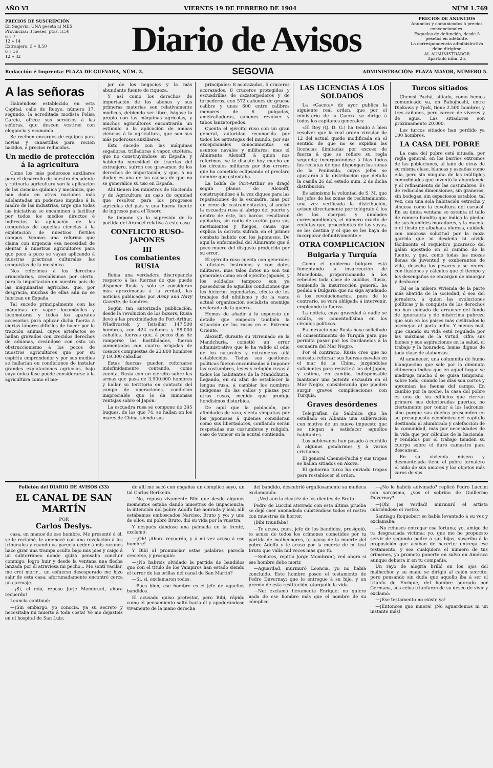AÑO VI VIERNES 19 DE FEBRERO DE 1904 NÚM 1.769
PRECIOS DE SUSCRIPCIÓN
En Segovia: UNA peseta al MES
Provincias: 3 meses, ptas. 3,50
6 » 7
12 » 14
Extranjero: 3 » 8,50
6 » 16
12 » 32
Diario de Avisos
PRECIOS DE ANUNCIOS
Anuncios y comunicados á precios convencionales.
Esquelas de defunción, desde 5 pesetas en adelante.
La correspondencia administrativa debe dirigirse
AL ADMINISTRADOR
Apartado núm. 25.
Redacción é Imprenta: PLAZA DE GUEVARA, NÚM. 2. SEGOVIA ADMINISTRACIÓN: PLAZA MAYOR, NÚMERO 5.
A las señoras
Habiéndose establecido en esta Capital, calle de Reoyo, número 17, segundo, la acreditada modista Felisa García, ofrece sus servicios á las señoras, que deseen vestirse con elegancia y economía.
Se reciben encargos de equipos para novias y canastillas para recién nacidos, á precios reducidos.
Un medio de protección á la agricultura
Como los más poderosos auxiliares para el desarrollo de nuestra decadente y rutinaria agricultura son la aplicación de las ciencias química y mecánica, que han dado en otras naciones más adelantadas un poderoso impulso á la madre de las industrias, urge que todas las iniciativas se encaminen á facilitar por todos los medios directos é indirectos la aplicación de las conquistas de aquellas ciencias á la explotación de nuestros fértiles campos. Veamos una reforma que clama con urgencia esa necesidad de alentar á nuestros agricultores para que poco á poco se vayan aplicando á nuestras prácticas culturales las conquistas de la mecánica.
Nos referimos á los derechos arancelarios, crecidísimos por cierto, para la importación en nuestro país de las máquinarias agrícolas, que, por desgracia, muchas de ellas aún no se fabrican en España.
Tal sucede principalmente con las máquinas de vapor locomóviles y locomotoras y todos los aparatos accesorios para aplicar dicha fuerza á ciertas labores difíciles de hacer por la tracción animal, cuyos artefactos se hallan gravados con crecidos derechos de aduanas, creándose con esto un obstruccionismo á los pocos de nuestros agricultores que por su espíritu emprendedor y por sus medios se hallarían en condiciones de instalar grandes explotaciones agrícolas, bajo cuya única fase puede considerarse á la agricultura como el me-
jor de los negocios y la más abundante fuente de riqueza.
Y así como los derechos de importación de los abonos y sus primeras materias son relativamente módicos, debiendo ser libre, hágase lo propio con las máquinas agrícolas, y muchos agricultores encontrarán un estímulo á la aplicación de ambas ciencias á la agricultura, que son sus más poderosos auxiliares.
Esto sucede con las máquinas segadoras, trilladoras á vapor, etcétera, que no construyéndose en España, y habiendo necesidad de traerlas del extranjero, sufren ese gravamen de los derechos de importación, y que, á no dudar, es una de las causas de que no se generalice su uso en España.
Ahí tienen los ministros de Hacienda y de Agricultura un caso de equidad que resolver para los progresos agrícolas del país y una buena fuente de ingresos para el Tesoro.
Se impone ya la supresión de la partida del Arancel relativa á este caso.
CONFLICTO RUSO-JAPONES
III
Los combatientes
RUSIA
Reina una verdadera discrepancia respecto á las fuerzas de que puede disponer Rusia y sólo se consideran más aproximadas á la verdad, las noticias publicadas por Army and Navy Gazette, de Londres.
Según tan autorizada publicación, desde la revolución de los boxers, Rusia llevó á las proximidades de Port-Arthur, Wladivostok y Tsitsihar 147.500 hombres, con 424 cañones y 58.000 caballos, fuerzas que, á pocos días de romperse las hostilidades, fueron aumentadas con cuatro brigadas de cosacos compuestas de 23.800 hombres y 19.300 caballos.
Estas fuerzas pueden reforzarse indefinidamente contando, como cuenta, Rusia con un ejército sobre las armas que pasa de 3.900.000 hombres y hallar su territorio en contacto del campo de operaciones, condición inapreciable que le da inmensas ventajas sobre el Japón.
La escuadra rusa se compone de 395 buques, de los que 74, se hallan en los mares de China, siendo sus
principales: 8 acorazados, 5 cruceros acorazados, 8 cruceros protegidos y escuadrillas de cazatorpederos y de torpederos, con 572 cañones de grueso calibre y unos 600 entre calibres menores de 6 pulgadas, ametralladoras, cañones revólver y tubos lanzatorpedos.
Cuenta el ejército ruso con un gran general, autoridad reconocida por todos los estrategas del mundo, por sus excepcionales conocimientos en asuntos navales y militares; mas el Almirante Alexeiff, á quien nos referimos, se le discute hoy mucho en los círculos militares por dos errores que ha cometido eclipsando el preclaro nombre que ostentaba.
La bahía de Port-Arthur se dragó según planos de Alexeiff, construyéndose á la vez diques para las reparaciones de la escuadra, mas por un error de castramentación, al anclar la escuadra rusa al abrigo del puerto y dentro de éste, los barcos resultaron apiñados, sin radio de acción para sus movimientos y fuegos, causa que explica la derrota sufrida en el primer combate habido con los japoneses. De aquí la enfermedad del Almirante que á poco muere del disgusto producido por su error.
El ejército ruso cuenta con generales y oficiales instruídos y con dotes militares, mas tales dotes no son tan generales como en el ejército japonés, y los soldados tampoco son ya poseedores de aquellas condiciones que les hicieron legendarios, efecto de los trabajos del nihilismo y de la vasta actual organización socialista enemiga declarada de la guerra.
Hemos de añadir á lo expuesto un detalle que empeora también la situación de los rusos en el Extremo Oriente.
Alexeiff, durante su virreinado en la Mandchuria, cometió un error administrativo que le ha valido el odio de los naturales y extranjeros allá establecidos. Todas sus gestiones políticas fueron encaminadas á imponer las costumbres, leyes y religión rusas á todos los habitantes de la Mandchuria, llegando, en su afán de establecer la lengua rusa, á cambiar los nombres indígenas de las calles y plazas por otros rusos, medida que produjo hondísimos disturbios.
De aquí que la población, por afinidades de raza, sienta simpatías por los japoneses á quienes consideran como sus libertadores, confiando serán respetadas sus costumbres y religión, caso de vencer en la acutal contienda.
LAS LICENCIAS Á LOS SOLDADOS
La «Gaceta» de ayer publica la siguiente real orden, que por el ministerio de la Guerra se dirige á todos los capitanes generales:
«El Rey (Q. D. G.) ha tenido á bien resolver que la real orden circular de 12 del actual quede modificada en el sentido de que no se expidan las licencias ilimitadas por exceso de fuerza á que se refiere su regla segunda; incorporándose á filas todos los reclutas de que dispongan las zonas de la Península, cuyos jefes se ajustarán á la distribución que detalla la casilla 26 del estado núm. 2 de dicha distribución.
Es asimismo la voluntad de S. M. que los jefes de las zonas de reclutamiento, una vez verificada la distribución, avisen directamente por telégrafo á los de los cuerpos y unidades correspondientes, el número exacto de reclutas que, procedentes de las suyas, se les destina y el que se les haya de incorporar definitivamente.»
OTRA COMPLICACION
Bulgaria y Turquía
Como el gobierno búlgaro está fomentando la insurrección de Macedonia, proporcionando á los rebeldes toda clase de auxilios, Rusia, temiendo la insurrección general, ha pedido á Bulgaria que no siga ayudando á los revolucionarios, pues de lo contrario, se verá obligada á intervenir, empleando la fuerza.
La noticia, cuya gravedad á nadie se oculta, es comentadísima en los círculos políticos.
Es inexacto que Rusia haya solicitado el consentimiento de Turquía para que permita pasar por los Dardanelos á la escuadra del Mar Negro.
Por el contrario, Rusia cree que no necesita reforzar sus fuerzas navales en el mar de la China, juzgándolas suficientes para resistir á las del Japón, y estima, en cambio, indispensable mantener una potente escuadra en el Mar Negro, considerando que pueden surgir graves complicaciones con Turquía.
Graves desórdenes
Telegrafían de Salónica que ha estallado en Albania una sublevación con motivo de un nuevo impuesto que se niegan á satisfacer aquellos habitantes.
Los sublevados han pasado á cuchillo á algunos gendarmes y á varios cristianos.
El general Chemsi-Pachá y sus tropas se hallan sitiados en Akova.
El gobierno turco ha enviado tropas para restablecer el orden.
Turcos sitiados
Chemsi Pachá, sitiado, como hemos comunicado ya, en Babojhoshi, entre Diakowa y Tpek, tiene 2.500 hombres y tres cañones, pero carece de víveres y de agua. Las sitiadores son próximamente 20.000.
Los turcos sitiados han perdido ya 100 hombres.
LA CASA DEL POBRE
La casa del pobre está situada, por regla general, en los barrios extremos de las poblaciones, al lado de otras de su misma clase, blancas y aseadas como ella, pero sin ninguna de las múltiples comodidades que inventó la abundancia y el refinamiento de las costumbres. Es de reducidas dimensiones, sin graneros, sin bodegas, sin espaciosos establos, tal vez, con una sola habitación estrecha y sinuosa como la envoltura del caracol. En su única ventana se ostenta el tallo de romero bandito que indica la piedad de sus humildes moradores, y la maceta ó el tiesto de albahaca olorosa, cuidada con amorosa solicitud por la moza garrida que ni desdeña ni olvida fácilmente el requiebro picaresco del galán apostado en el camino de la fuente, y que, como todas las mozas llenas de juventud y exuberantes de vida, desecha los pesares y se recrea con ilusiones y cálculos que el tiempo y los desengaños se encargan de amargar y deshacer.
Tal es la mísera vivienda de la parte más abatida de la sociedad, ó sea del jornalero, á quien las evoluciones políticas y la conquista de los derechos no han cuidado de arrancar del fondo de ignorancia y de misérrima pobreza que aun en los países más civilizados lo asemejan al paria indio. Y menos mal, que cuando su vida está regulada por las máximas de la virtud, cifra sus bienes y sus aspiraciones en la salud, el trabajo y la honradez, lemas dignos de toda clase de alabanzas.
Al amanecer, una columnita de humo blanquecino que sale por la diminuta chimenea indica que en aquel hogar se madruga mucho ó se guisa temprano; sobre todo, cuando los días son cortos y apremian las faenas del campo. En cambio por la noche, la casa del pobre es uno de los edificios que cierran primero sus deterioradas puertas, no ciertamente por temor á los ladrones, sino porque sus dueños prescinden en su presupuesto económico del capítulo destinado al alumbrado y calefacción de la comunidad, más por necesidades de la vida que por cálculos de la hacienda, y rendidos por el trabajo tienden su cuerpo sobre el duro camastro para descansar.
En su vivienda mísera y desmantelada tiene el pobre jornalero el nido de sus amores y los objetos más caros de sus
Folletón del DIARIO DE AVISOS (33)
EL CANAL DE SAN MARTÍN
POR
Carlos Deslys.
casa, en manos de ese hombre. Me presenté á él, se le reclamé, le amenacé con una revelación á los tribunales y cuando ya parecía ceder á mis razones hace girar una trampa oculta bajo mis pies y caigo á un subterráneo donde quizá pensaba concluir conmigo: logro huir y desde la ventana una flecha lanzada por él atraviesa mi pecho... Me sentí vacilar, me creí morir... un esfuerzo desesperado me hizo salir de esta casa; afortunadamente encontré cerca un carruaje.
—¡Si, el mío, repuso Jorje Mombrunt, ahora recuerdo!
Leoncia continuó:
—¡Sin embargo, yo conocía, ya su secreto y necesitaba mi muerte á toda costa! Ve me dejasteis en el hospital de San Luis;
de allí me sacó con engaños un cómplice suyo, un tal Carlos Berikelin.
—No, repuso vivamente Bibí que desde algunos momentos estaba dando muestras de impaciencia; la intención del pobre Adolfo fué honrada y leal; allí estábamos emboscados Narciso, Bruto y yo; y uno de ellos, mi pobre Bruto, dió su vida por la vuestra.
Y después dándose una palmada en la frente, exclamó:
—¡Oh! ¡Ahora recuerdo, y á mi vez acuso á ese hombre!
Y Bibí al pronunciar estas palabras parecía crecerse, y prosiguió:
—¿No habreis olvidado la partida de bandidos que con el título de los Vampiros han estado siendo el terror de las orillas del canal de San Martín?
—Si, sí, exclamaron todos.
—Pues bien; ese hombre es el jefe de aquellos bandidos.
El acusado quiso protestar, pero Bibí, rápido como el pensamiento saltó hacia él y apoderándose vivamente de la mano derecha
del bandido, descubrió orgullosamente su muñeca exclamando:
—¡Ved aun la cicatriz de los dientes de Bruto!
Pedro de Luccini aterrado con esta última prueba se dejó caer anonadado cubriéndose todos el rostro con muestras de horror.
¡Bibí triunfaba!
—Te acuso, pues, jefe de los bandidos, prosiguió, te acuso de todos los crímenes cometidos por tu partida de malhechores, te acuso de la muerte del pobre Adolfo y te acuso por la muerte de mi leal Bruto que valía mil veces más que tú.
—Señores, repitió Jorge Mombrunt; ved ahora si ese hombre debe morir.
—Aguardad, murmuró Leoncia, yo no había concluido. Este hombre posee el testamento de Pedro Duvernay; que le entregue á su hijo, y en premio de esta restitución, otorgadle la vida.
—No; exclamó fieramente Enrique; no quiero nada de ese hombre más que el nombre de su cómplice.
—¿No le habéis adivinado? replicó Pedro Luccini con sarcasmo, ¿vos el sobrino de Guillermo Duvernay?
—¡Oh! ¡es verdad! murmuró el artista cubriéndose el rostro.
Santiago Roquebert se había levantado á su vez y exclamaba:
—No rehuses entregar esa fortuna; yo, amigo de tu desgraciada víctima; yo, que me he propuesto servir de segundo padre á sus hijos, suscribo á la proposición que acaban de hacerte; entrega ese testamento, y sea cualquiera el número de tus crímenes, yo prometo ponerte en salvo en América aunque debiera ir en tu compañía.
Un rayo de alegría brilló en los ojos del malhechor y su mano se dirigió al cajón secreto; pero pensando sin duda que aquello iba á ser el triunfo de Enrique, del hombre adorado por Germana, sus celos triunfaron de su deseo de vivir y exclamó:
—¡Ese testamento no existe ya!
—¡Entonces que muera! ¡No aguardemos ni un instante más!